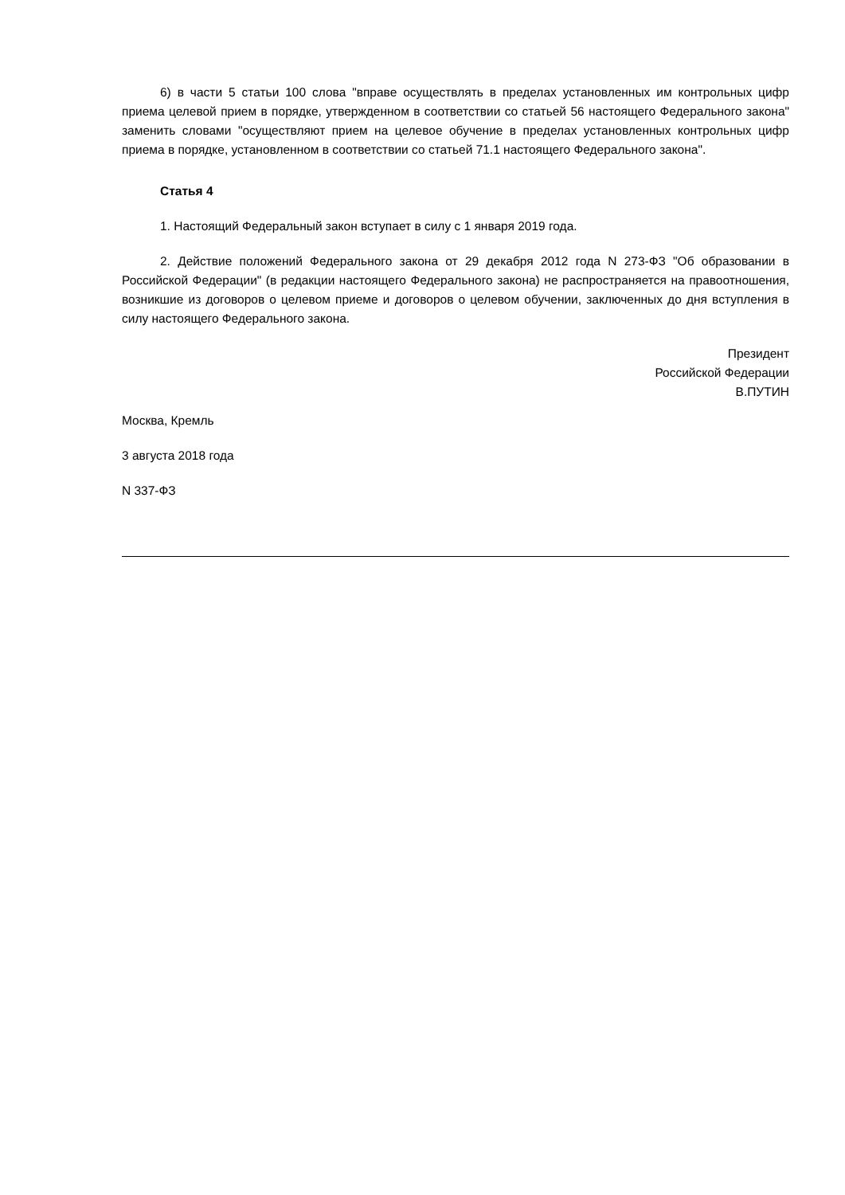6) в части 5 статьи 100 слова "вправе осуществлять в пределах установленных им контрольных цифр приема целевой прием в порядке, утвержденном в соответствии со статьей 56 настоящего Федерального закона" заменить словами "осуществляют прием на целевое обучение в пределах установленных контрольных цифр приема в порядке, установленном в соответствии со статьей 71.1 настоящего Федерального закона".
Статья 4
1. Настоящий Федеральный закон вступает в силу с 1 января 2019 года.
2. Действие положений Федерального закона от 29 декабря 2012 года N 273-ФЗ "Об образовании в Российской Федерации" (в редакции настоящего Федерального закона) не распространяется на правоотношения, возникшие из договоров о целевом приеме и договоров о целевом обучении, заключенных до дня вступления в силу настоящего Федерального закона.
Президент
Российской Федерации
В.ПУТИН
Москва, Кремль
3 августа 2018 года
N 337-ФЗ